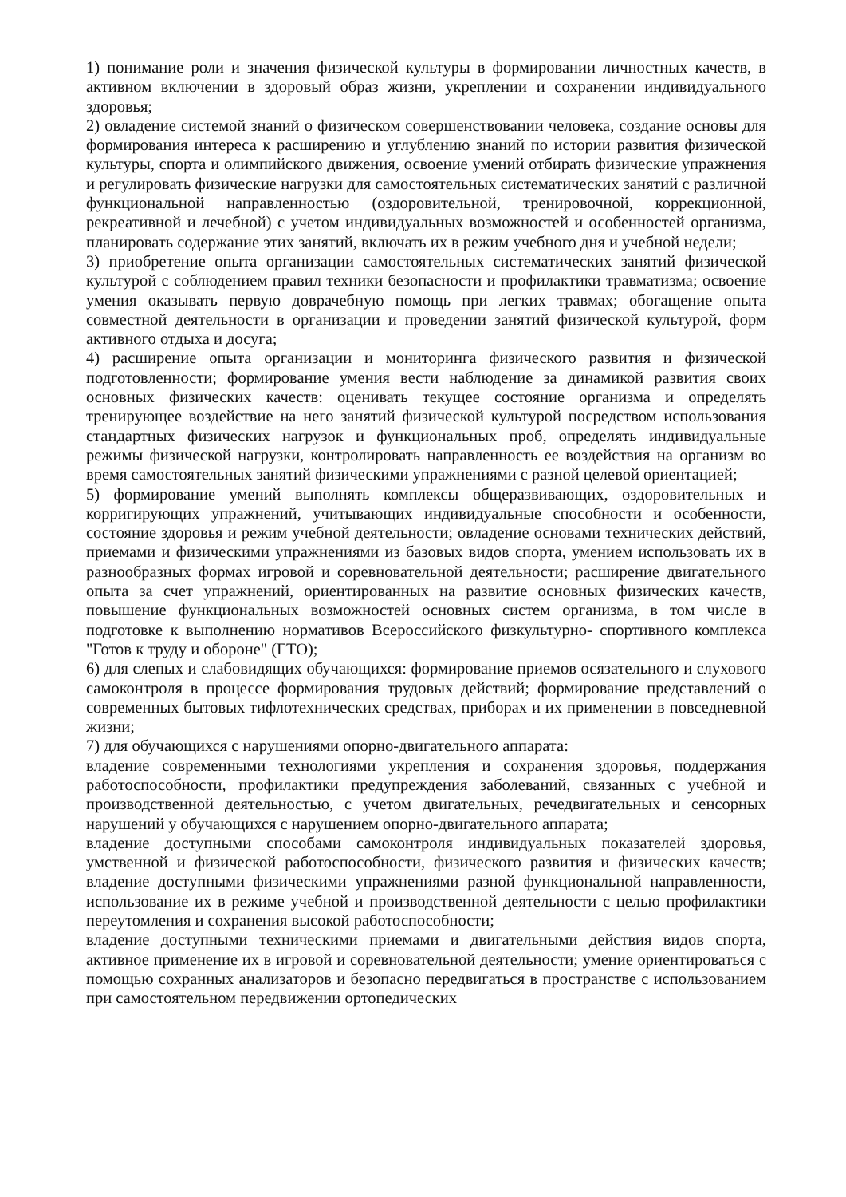1) понимание роли и значения физической культуры в формировании личностных качеств, в активном включении в здоровый образ жизни, укреплении и сохранении индивидуального здоровья;
2) овладение системой знаний о физическом совершенствовании человека, создание основы для формирования интереса к расширению и углублению знаний по истории развития физической культуры, спорта и олимпийского движения, освоение умений отбирать физические упражнения и регулировать физические нагрузки для самостоятельных систематических занятий с различной функциональной направленностью (оздоровительной, тренировочной, коррекционной, рекреативной и лечебной) с учетом индивидуальных возможностей и особенностей организма, планировать содержание этих занятий, включать их в режим учебного дня и учебной недели;
3) приобретение опыта организации самостоятельных систематических занятий физической культурой с соблюдением правил техники безопасности и профилактики травматизма; освоение умения оказывать первую доврачебную помощь при легких травмах; обогащение опыта совместной деятельности в организации и проведении занятий физической культурой, форм активного отдыха и досуга;
4) расширение опыта организации и мониторинга физического развития и физической подготовленности; формирование умения вести наблюдение за динамикой развития своих основных физических качеств: оценивать текущее состояние организма и определять тренирующее воздействие на него занятий физической культурой посредством использования стандартных физических нагрузок и функциональных проб, определять индивидуальные режимы физической нагрузки, контролировать направленность ее воздействия на организм во время самостоятельных занятий физическими упражнениями с разной целевой ориентацией;
5) формирование умений выполнять комплексы общеразвивающих, оздоровительных и корригирующих упражнений, учитывающих индивидуальные способности и особенности, состояние здоровья и режим учебной деятельности; овладение основами технических действий, приемами и физическими упражнениями из базовых видов спорта, умением использовать их в разнообразных формах игровой и соревновательной деятельности; расширение двигательного опыта за счет упражнений, ориентированных на развитие основных физических качеств, повышение функциональных возможностей основных систем организма, в том числе в подготовке к выполнению нормативов Всероссийского физкультурно- спортивного комплекса "Готов к труду и обороне" (ГТО);
6) для слепых и слабовидящих обучающихся: формирование приемов осязательного и слухового самоконтроля в процессе формирования трудовых действий; формирование представлений о современных бытовых тифлотехнических средствах, приборах и их применении в повседневной жизни;
7) для обучающихся с нарушениями опорно-двигательного аппарата:
владение современными технологиями укрепления и сохранения здоровья, поддержания работоспособности, профилактики предупреждения заболеваний, связанных с учебной и производственной деятельностью, с учетом двигательных, речедвигательных и сенсорных нарушений у обучающихся с нарушением опорно-двигательного аппарата;
владение доступными способами самоконтроля индивидуальных показателей здоровья, умственной и физической работоспособности, физического развития и физических качеств; владение доступными физическими упражнениями разной функциональной направленности, использование их в режиме учебной и производственной деятельности с целью профилактики переутомления и сохранения высокой работоспособности;
владение доступными техническими приемами и двигательными действия видов спорта, активное применение их в игровой и соревновательной деятельности; умение ориентироваться с помощью сохранных анализаторов и безопасно передвигаться в пространстве с использованием при самостоятельном передвижении ортопедических